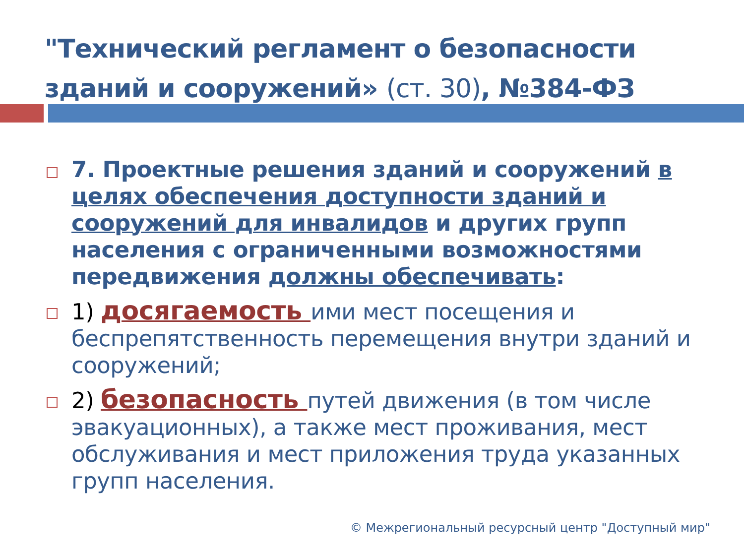"Технический регламент о безопасности зданий и сооружений» (ст. 30), №384-ФЗ
7. Проектные решения зданий и сооружений в целях обеспечения доступности зданий и сооружений для инвалидов и других групп населения с ограниченными возможностями передвижения должны обеспечивать:
1) досягаемость ими мест посещения и беспрепятственность перемещения внутри зданий и сооружений;
2) безопасность путей движения (в том числе эвакуационных), а также мест проживания, мест обслуживания и мест приложения труда указанных групп населения.
© Межрегиональный ресурсный центр "Доступный мир"